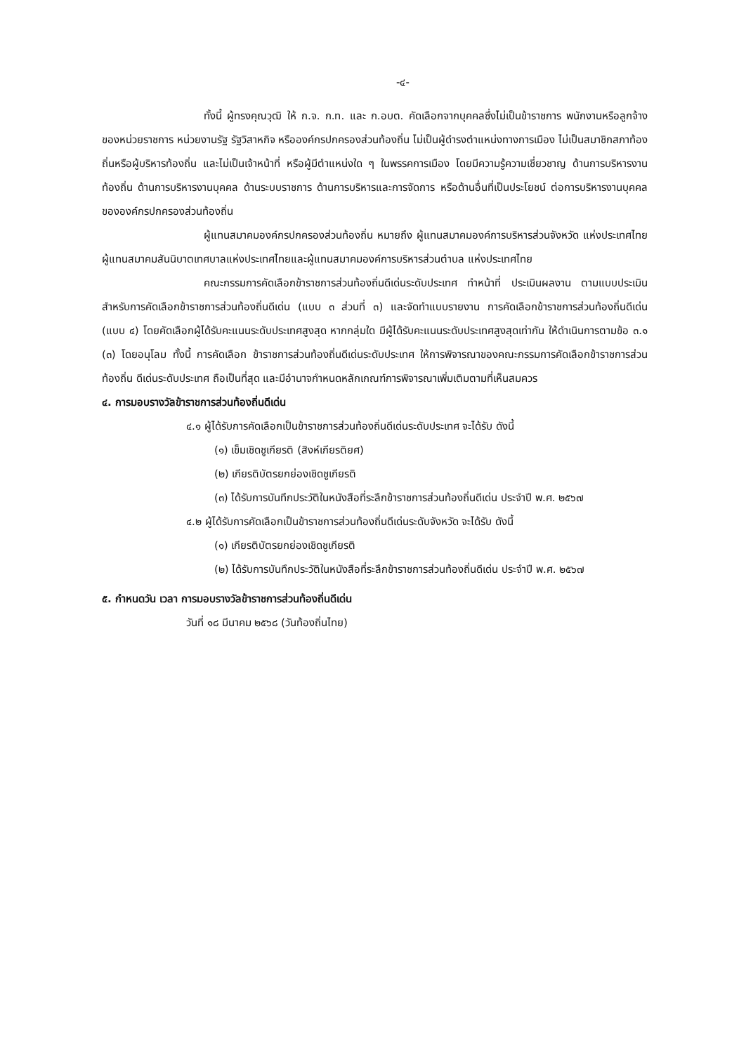-๔-
ทั้งนี้ ผู้ทรงคุณวุฒิ ให้ ก.จ. ก.ท. และ ก.อบต. คัดเลือกจากบุคคลซึ่งไม่เป็นข้าราชการ พนักงานหรือลูกจ้างของหน่วยราชการ หน่วยงานรัฐ รัฐวิสาหกิจ หรือองค์กรปกครองส่วนท้องถิ่น ไม่เป็นผู้ดำรงตำแหน่งทางการเมือง ไม่เป็นสมาชิกสภาท้องถิ่นหรือผู้บริหารท้องถิ่น และไม่เป็นเจ้าหน้าที่ หรือผู้มีตำแหน่งใด ๆ ในพรรคการเมือง โดยมีความรู้ความเชี่ยวชาญ ด้านการบริหารงานท้องถิ่น ด้านการบริหารงานบุคคล ด้านระบบราชการ ด้านการบริหารและการจัดการ หรือด้านอื่นที่เป็นประโยชน์ ต่อการบริหารงานบุคคลขององค์กรปกครองส่วนท้องถิ่น
ผู้แทนสมาคมองค์กรปกครองส่วนท้องถิ่น หมายถึง ผู้แทนสมาคมองค์การบริหารส่วนจังหวัด แห่งประเทศไทย ผู้แทนสมาคมสันนิบาตเทศบาลแห่งประเทศไทยและผู้แทนสมาคมองค์การบริหารส่วนตำบล แห่งประเทศไทย
คณะกรรมการคัดเลือกข้าราชการส่วนท้องถิ่นดีเด่นระดับประเทศ ทำหน้าที่ ประเมินผลงาน ตามแบบประเมินสำหรับการคัดเลือกข้าราชการส่วนท้องถิ่นดีเด่น (แบบ ๓ ส่วนที่ ๓) และจัดทำแบบรายงาน การคัดเลือกข้าราชการส่วนท้องถิ่นดีเด่น (แบบ ๔) โดยคัดเลือกผู้ได้รับคะแนนระดับประเทศสูงสุด หากกลุ่มใด มีผู้ได้รับคะแนนระดับประเทศสูงสุดเท่ากัน ให้ดำเนินการตามข้อ ๓.๑ (๓) โดยอนุโลม ทั้งนี้ การคัดเลือก ข้าราชการส่วนท้องถิ่นดีเด่นระดับประเทศ ให้การพิจารณาของคณะกรรมการคัดเลือกข้าราชการส่วนท้องถิ่น ดีเด่นระดับประเทศ ถือเป็นที่สุด และมีอำนาจกำหนดหลักเกณฑ์การพิจารณาเพิ่มเติมตามที่เห็นสมควร
๔. การมอบรางวัลข้าราชการส่วนท้องถิ่นดีเด่น
๔.๑ ผู้ได้รับการคัดเลือกเป็นข้าราชการส่วนท้องถิ่นดีเด่นระดับประเทศ จะได้รับ ดังนี้
(๑) เข็มเชิดชูเกียรติ (สิงห์เกียรติยศ)
(๒) เกียรติบัตรยกย่องเชิดชูเกียรติ
(๓) ได้รับการบันทึกประวัติในหนังสือที่ระลึกข้าราชการส่วนท้องถิ่นดีเด่น ประจำปี พ.ศ. ๒๕๖๗
๔.๒ ผู้ได้รับการคัดเลือกเป็นข้าราชการส่วนท้องถิ่นดีเด่นระดับจังหวัด จะได้รับ ดังนี้
(๑) เกียรติบัตรยกย่องเชิดชูเกียรติ
(๒) ได้รับการบันทึกประวัติในหนังสือที่ระลึกข้าราชการส่วนท้องถิ่นดีเด่น ประจำปี พ.ศ. ๒๕๖๗
๕. กำหนดวัน เวลา การมอบรางวัลข้าราชการส่วนท้องถิ่นดีเด่น
วันที่ ๑๘ มีนาคม ๒๕๖๘ (วันท้องถิ่นไทย)